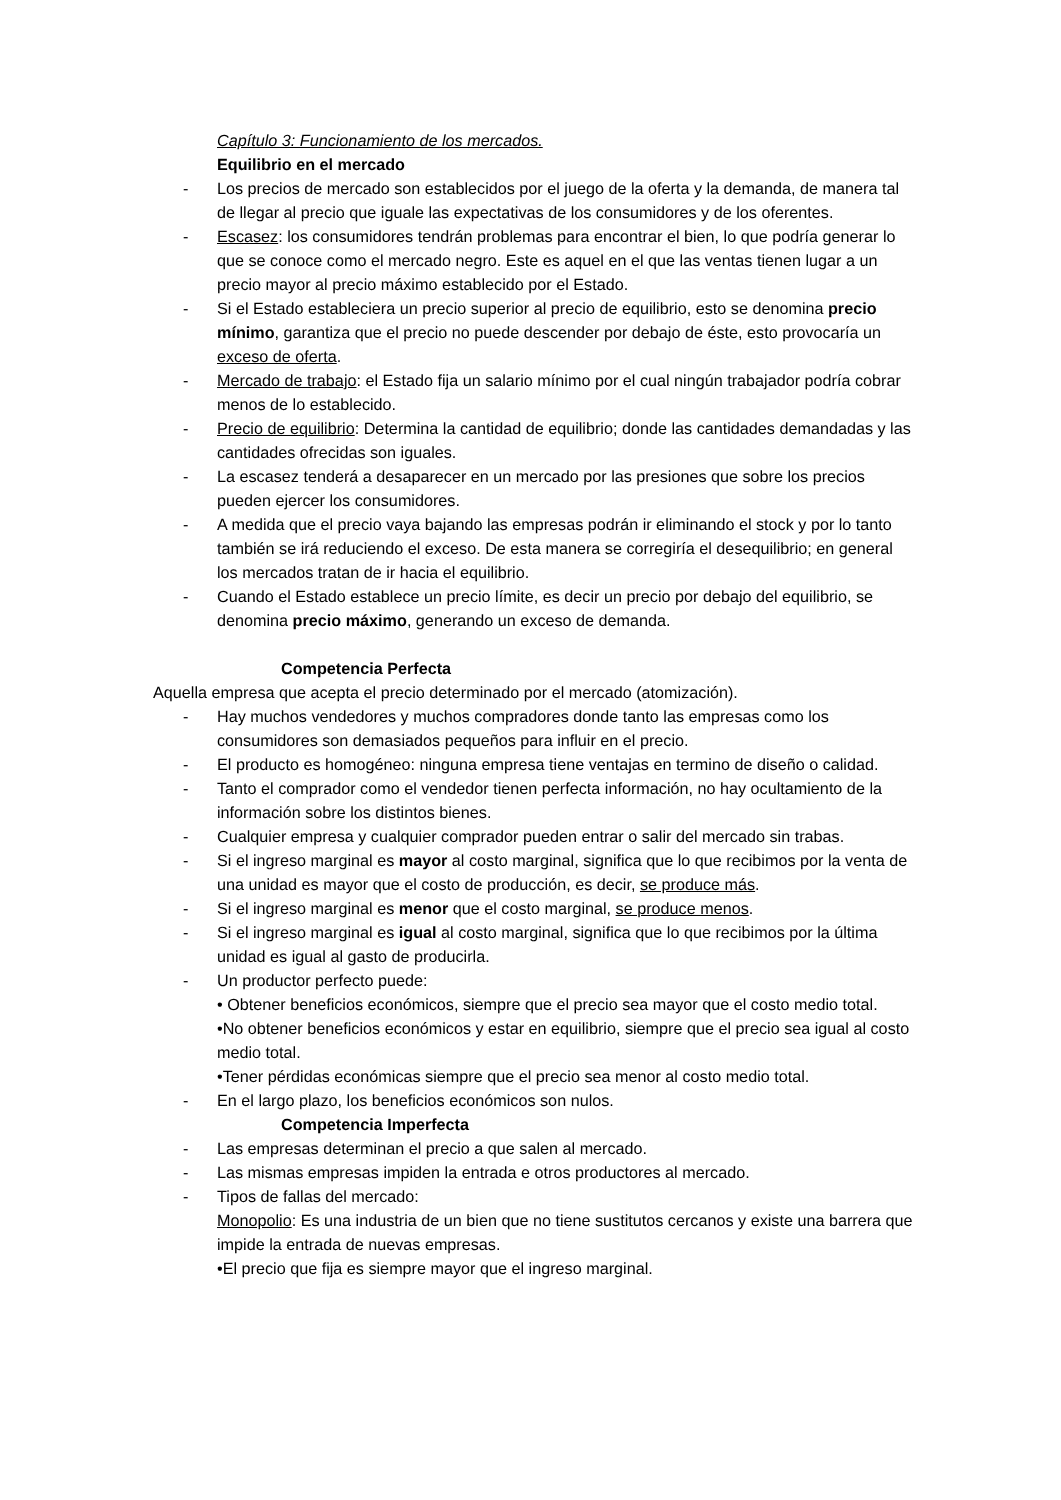Capítulo 3: Funcionamiento de los mercados.
Equilibrio en el mercado
- Los precios de mercado son establecidos por el juego de la oferta y la demanda, de manera tal de llegar al precio que iguale las expectativas de los consumidores y de los oferentes.
- Escasez: los consumidores tendrán problemas para encontrar el bien, lo que podría generar lo que se conoce como el mercado negro. Este es aquel en el que las ventas tienen lugar a un precio mayor al precio máximo establecido por el Estado.
- Si el Estado estableciera un precio superior al precio de equilibrio, esto se denomina precio mínimo, garantiza que el precio no puede descender por debajo de éste, esto provocaría un exceso de oferta.
- Mercado de trabajo: el Estado fija un salario mínimo por el cual ningún trabajador podría cobrar menos de lo establecido.
- Precio de equilibrio: Determina la cantidad de equilibrio; donde las cantidades demandadas y las cantidades ofrecidas son iguales.
- La escasez tenderá a desaparecer en un mercado por las presiones que sobre los precios pueden ejercer los consumidores.
- A medida que el precio vaya bajando las empresas podrán ir eliminando el stock y por lo tanto también se irá reduciendo el exceso. De esta manera se corregiría el desequilibrio; en general los mercados tratan de ir hacia el equilibrio.
- Cuando el Estado establece un precio límite, es decir un precio por debajo del equilibrio, se denomina precio máximo, generando un exceso de demanda.
Competencia Perfecta
Aquella empresa que acepta el precio determinado por el mercado (atomización).
- Hay muchos vendedores y muchos compradores donde tanto las empresas como los consumidores son demasiados pequeños para influir en el precio.
- El producto es homogéneo: ninguna empresa tiene ventajas en termino de diseño o calidad.
- Tanto el comprador como el vendedor tienen perfecta información, no hay ocultamiento de la información sobre los distintos bienes.
- Cualquier empresa y cualquier comprador pueden entrar o salir del mercado sin trabas.
- Si el ingreso marginal es mayor al costo marginal, significa que lo que recibimos por la venta de una unidad es mayor que el costo de producción, es decir, se produce más.
- Si el ingreso marginal es menor que el costo marginal, se produce menos.
- Si el ingreso marginal es igual al costo marginal, significa que lo que recibimos por la última unidad es igual al gasto de producirla.
- Un productor perfecto puede:
• Obtener beneficios económicos, siempre que el precio sea mayor que el costo medio total.
•No obtener beneficios económicos y estar en equilibrio, siempre que el precio sea igual al costo medio total.
•Tener pérdidas económicas siempre que el precio sea menor al costo medio total.
- En el largo plazo, los beneficios económicos son nulos.
Competencia Imperfecta
- Las empresas determinan el precio a que salen al mercado.
- Las mismas empresas impiden la entrada e otros productores al mercado.
- Tipos de fallas del mercado:
Monopolio: Es una industria de un bien que no tiene sustitutos cercanos y existe una barrera que impide la entrada de nuevas empresas.
•El precio que fija es siempre mayor que el ingreso marginal.